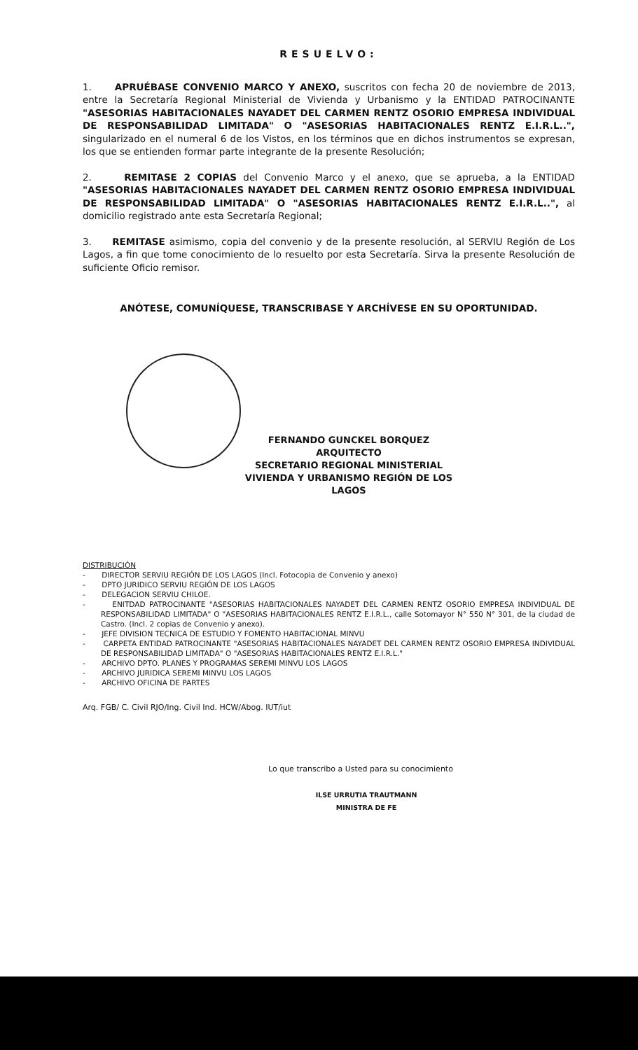RESUELVO:
1. APRUÉBASE CONVENIO MARCO Y ANEXO, suscritos con fecha 20 de noviembre de 2013, entre la Secretaría Regional Ministerial de Vivienda y Urbanismo y la ENTIDAD PATROCINANTE "ASESORIAS HABITACIONALES NAYADET DEL CARMEN RENTZ OSORIO EMPRESA INDIVIDUAL DE RESPONSABILIDAD LIMITADA" O "ASESORIAS HABITACIONALES RENTZ E.I.R.L..", singularizado en el numeral 6 de los Vistos, en los términos que en dichos instrumentos se expresan, los que se entienden formar parte integrante de la presente Resolución;
2. REMITASE 2 COPIAS del Convenio Marco y el anexo, que se aprueba, a la ENTIDAD "ASESORIAS HABITACIONALES NAYADET DEL CARMEN RENTZ OSORIO EMPRESA INDIVIDUAL DE RESPONSABILIDAD LIMITADA" O "ASESORIAS HABITACIONALES RENTZ E.I.R.L..", al domicilio registrado ante esta Secretaría Regional;
3. REMITASE asimismo, copia del convenio y de la presente resolución, al SERVIU Región de Los Lagos, a fin que tome conocimiento de lo resuelto por esta Secretaría. Sirva la presente Resolución de suficiente Oficio remisor.
ANÓTESE, COMUNÍQUESE, TRANSCRIBASE Y ARCHÍVESE EN SU OPORTUNIDAD.
FERNANDO GUNCKEL BORQUEZ
ARQUITECTO
SECRETARIO REGIONAL MINISTERIAL
VIVIENDA Y URBANISMO REGIÓN DE LOS LAGOS
DISTRIBUCIÓN
- DIRECTOR SERVIU REGIÓN DE LOS LAGOS (Incl. Fotocopia de Convenio y anexo)
- DPTO JURIDICO SERVIU REGIÓN DE LOS LAGOS
- DELEGACION SERVIU CHILOE.
- ENITDAD PATROCINANTE "ASESORIAS HABITACIONALES NAYADET DEL CARMEN RENTZ OSORIO EMPRESA INDIVIDUAL DE RESPONSABILIDAD LIMITADA" O "ASESORIAS HABITACIONALES RENTZ E.I.R.L., calle Sotomayor N° 550 N° 301, de la ciudad de Castro. (Incl. 2 copias de Convenio y anexo).
- JEFE DIVISION TECNICA DE ESTUDIO Y FOMENTO HABITACIONAL MINVU
- CARPETA ENTIDAD PATROCINANTE "ASESORIAS HABITACIONALES NAYADET DEL CARMEN RENTZ OSORIO EMPRESA INDIVIDUAL DE RESPONSABILIDAD LIMITADA" O "ASESORIAS HABITACIONALES RENTZ E.I.R.L."
- ARCHIVO DPTO. PLANES Y PROGRAMAS SEREMI MINVU LOS LAGOS
- ARCHIVO JURIDICA SEREMI MINVU LOS LAGOS
- ARCHIVO OFICINA DE PARTES
Arq. FGB/ C. Civil RJO/Ing. Civil Ind. HCW/Abog. IUT/iut
Lo que transcribo a Usted para su conocimiento
ILSE URRUTIA TRAUTMANN
MINISTRA DE FE